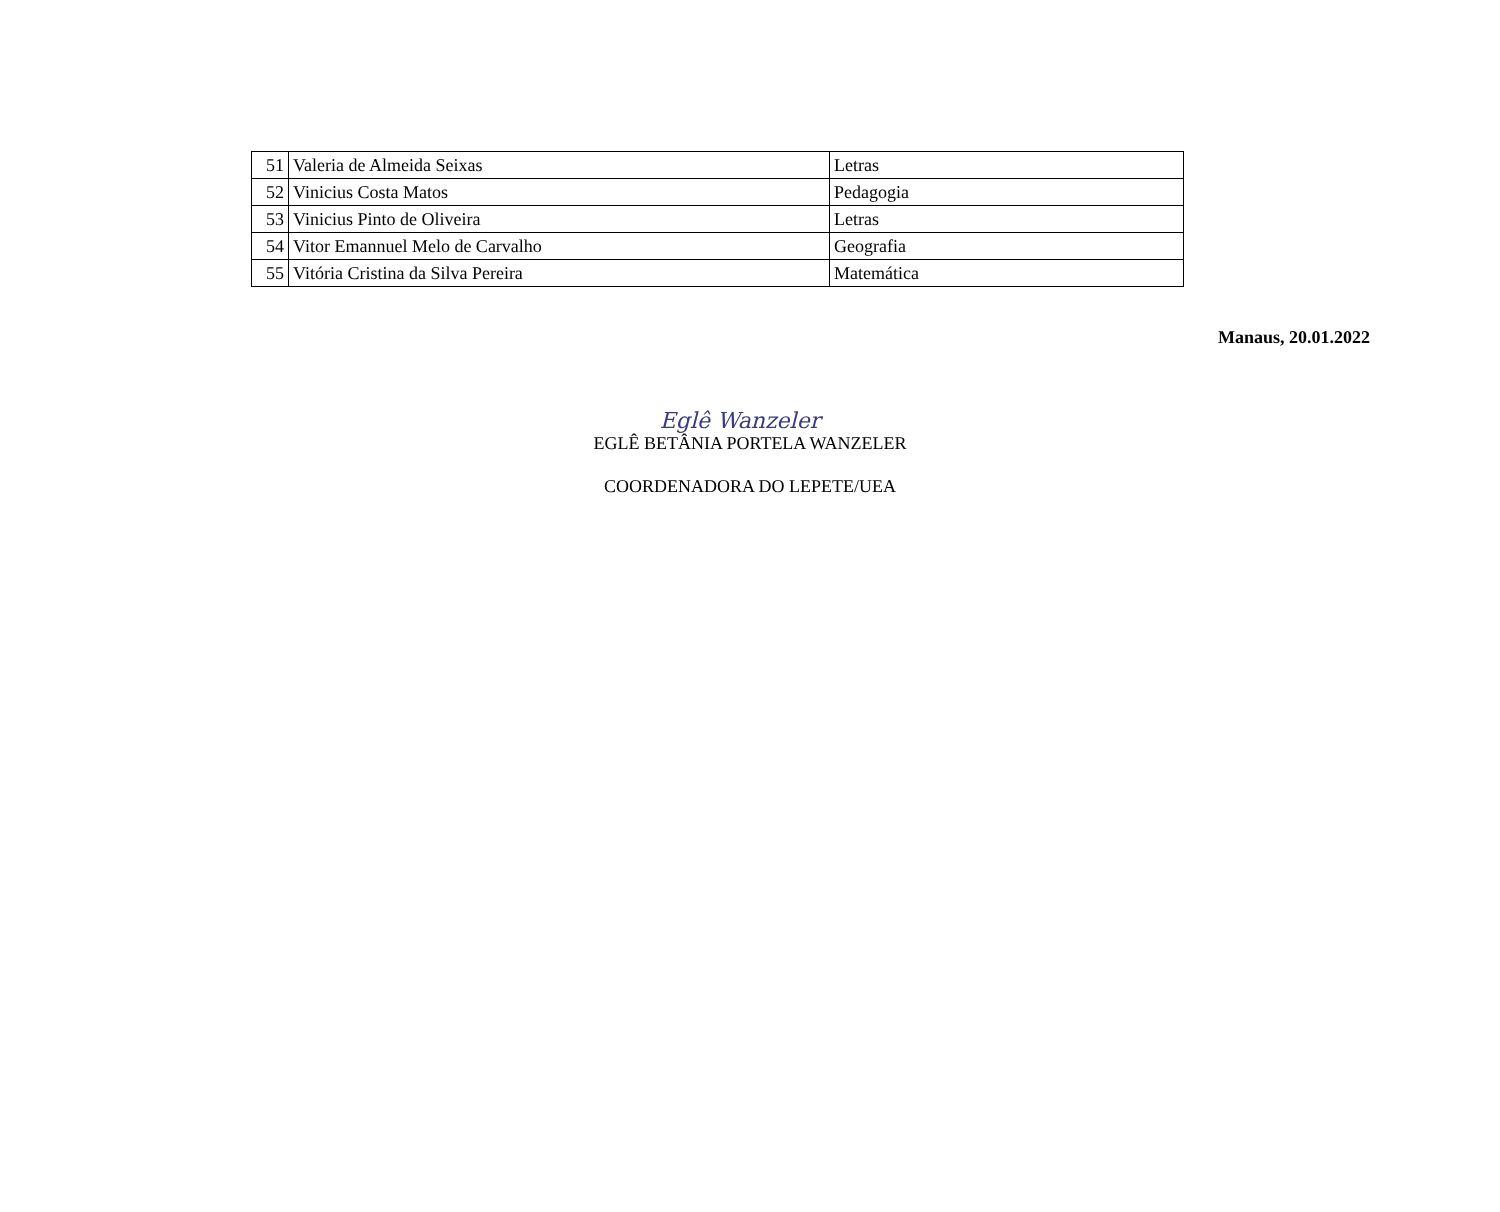| 51 | Valeria de Almeida Seixas | Letras |
| 52 | Vinicius Costa Matos | Pedagogia |
| 53 | Vinicius Pinto de Oliveira | Letras |
| 54 | Vitor Emannuel Melo de Carvalho | Geografia |
| 55 | Vitória Cristina da Silva Pereira | Matemática |
Manaus, 20.01.2022
Eglê Wanzeler
EGLÊ BETÂNIA PORTELA WANZELER
COORDENADORA DO LEPETE/UEA